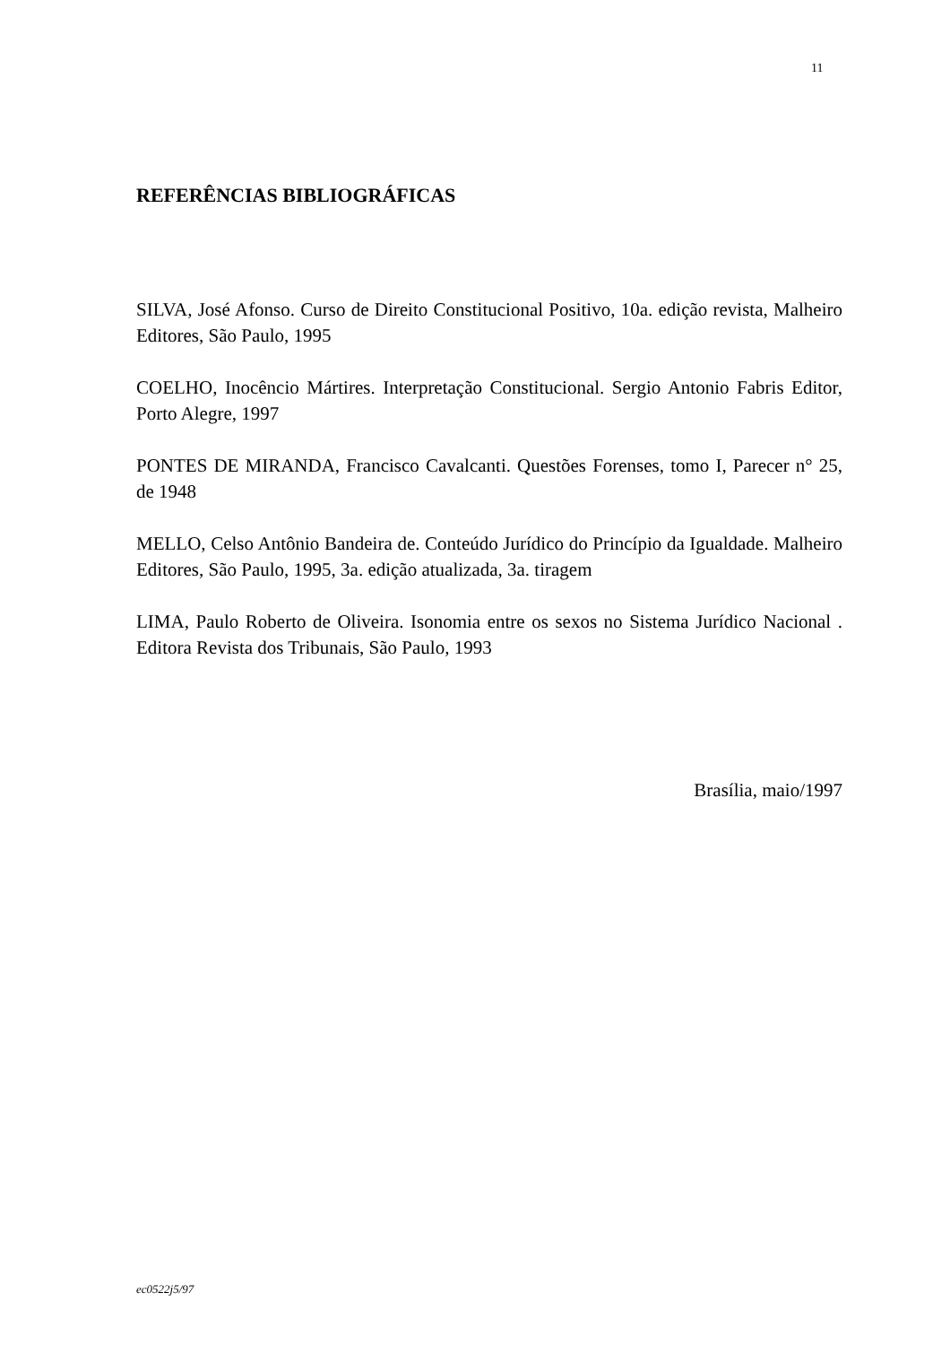11
REFERÊNCIAS BIBLIOGRÁFICAS
SILVA, José Afonso. Curso de Direito Constitucional Positivo, 10a. edição revista, Malheiro Editores, São Paulo, 1995
COELHO, Inocêncio Mártires. Interpretação Constitucional. Sergio Antonio Fabris Editor, Porto Alegre, 1997
PONTES DE MIRANDA, Francisco Cavalcanti. Questões Forenses, tomo I, Parecer n° 25, de 1948
MELLO, Celso Antônio Bandeira de. Conteúdo Jurídico do Princípio da Igualdade. Malheiro Editores, São Paulo, 1995, 3a. edição atualizada, 3a. tiragem
LIMA, Paulo Roberto de Oliveira. Isonomia entre os sexos no Sistema Jurídico Nacional . Editora Revista dos Tribunais, São Paulo, 1993
Brasília, maio/1997
ec0522j5/97